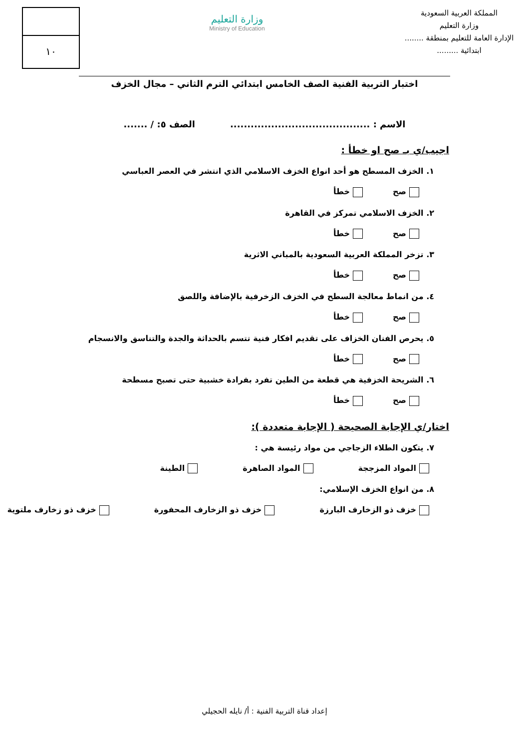المملكة العربية السعودية
وزارة التعليم
الإدارة العامة للتعليم بمنطقة ........
ابتدائية .........
وزارة التعليم
Ministry of Education
١٠
اختبار التربية الفنية الصف الخامس ابتدائي الترم الثاني – مجال الخزف
الاسم : ......................................... الصف ٥: / .......
اجيب/ي بـ صح او خطأ :
١. الخزف المسطح هو أحد انواع الخزف الاسلامي الذي انتشر في العصر العباسي
صح خطأ
٢. الخزف الاسلامي تمركز في القاهرة
صح خطأ
٣. تزخر المملكة العربية السعودية بالمباني الاثرية
صح خطأ
٤. من انماط معالجة السطح في الخزف الزخرفية بالإضافة واللصق
صح خطأ
٥. يحرص الفنان الخزاف على تقديم افكار فنية تتسم بالحداثة والجدة والتناسق والانسجام
صح خطأ
٦. الشريحة الخزفية هي قطعة من الطين تفرد بفرادة خشبية حتى تصبح مسطحة
صح خطأ
اختار/ي الإجابة الصحيحة ( الإجابة متعددة ):
٧. يتكون الطلاء الزجاجي من مواد رئيسة هي :
المواد المزججة المواد الصاهرة الطينة
٨. من انواع الخزف الإسلامي:
خزف ذو الزخارف البارزة خزف ذو الزخارف المحفورة خزف ذو زخارف ملتوية
إعداد قناة التربية الفنية : أ/ نايله الحجيلي